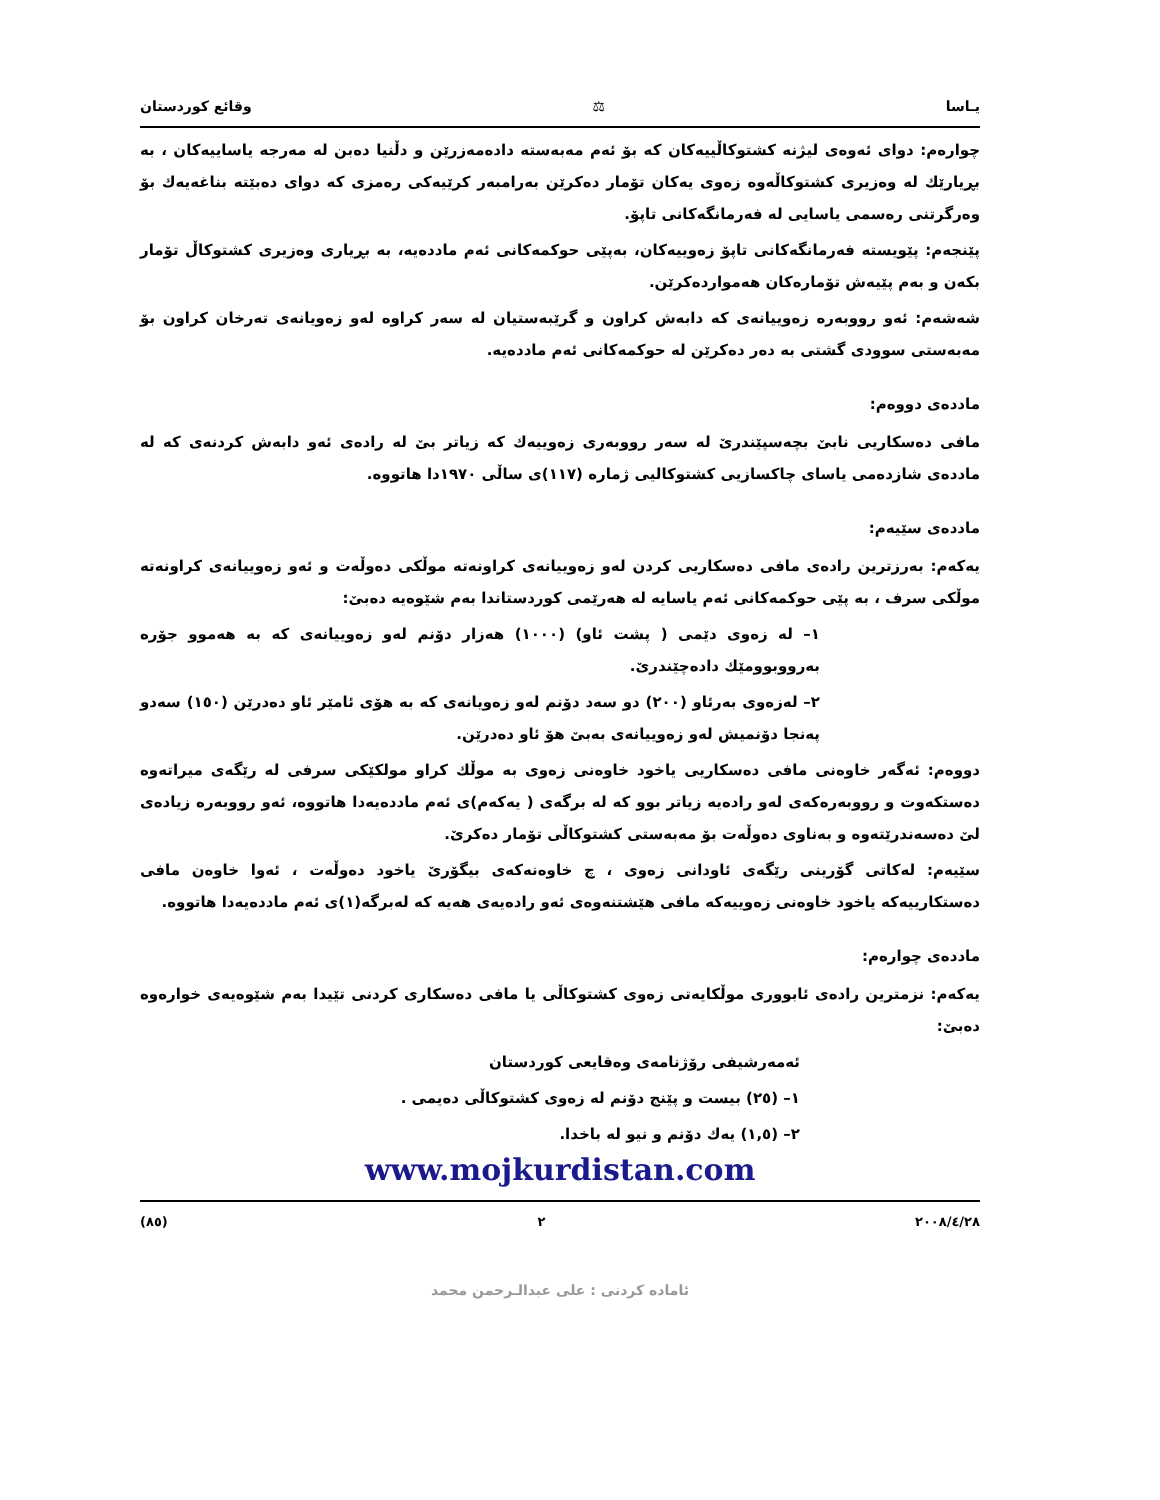یـاسا ⚖ وقائع كوردستان
چوارەم: دوای ئەوەی لیژنە کشتوکاڵییەکان کە بۆ ئەم مەبەستە دادەمەزرێن و دڵنیا دەبن لە مەرجە یاساییەکان ، بە بڕیارێك لە وەزیری کشتوکاڵەوە زەوی یەکان تۆمار دەکرێن بەرامبەر کرێیەکی رەمزی کە دوای دەبێتە بناغەیەك بۆ وەرگرتنی رەسمی یاسایی لە فەرمانگەکانی تاپۆ.
پێنجەم: پێویستە فەرمانگەکانی تاپۆ زەوییەکان، بەپێی حوکمەکانی ئەم ماددەیە، بە بڕیاری وەزیری کشتوکاڵ تۆمار بکەن و بەم پێیەش تۆمارەکان هەمواردەکرێن.
شەشەم: ئەو رووبەرە زەوییانەی کە دابەش کراون و گرێبەستیان لە سەر کراوە لەو زەویانەی تەرخان کراون بۆ مەبەستی سوودی گشتی بە دەر دەکرێن لە حوکمەکانی ئەم ماددەیە.
ماددەی دووەم:
مافی دەسکاریی نابێ بچەسپێندرێ لە سەر رووبەری زەوییەك کە زیاتر بێ لە رادەی ئەو دابەش کردنەی کە لە ماددەی شازدەمی یاسای چاکسازیی کشتوکالیی ژمارە (١١٧)ی ساڵی ١٩٧٠دا هاتووە.
ماددەی سێیەم:
یەکەم: بەرزترین رادەی مافی دەسکاریی کردن لەو زەوییانەی کراونەتە موڵکی دەوڵەت و ئەو زەوییانەی کراونەتە موڵکی سرف ، بە پێی حوکمەکانی ئەم یاسایە لە هەرێمی کوردستاندا بەم شێوەیە دەبێ:
١– لە زەوی دێمی ( پشت ئاو) (١٠٠٠) هەزار دۆنم لەو زەوییانەی کە بە هەموو جۆرە بەرووبوومێك دادەچێندرێ.
٢– لەزەوی بەرئاو (٢٠٠) دو سەد دۆنم لەو زەویانەی کە بە هۆی ئامێر ئاو دەدرێن (١٥٠) سەدو پەنجا دۆنمیش لەو زەوییانەی بەبێ هۆ ئاو دەدرێن.
دووەم: ئەگەر خاوەنی مافی دەسکاریی یاخود خاوەنی زەوی بە موڵك کراو مولکێکی سرفی لە رێگەی میراتەوە دەستکەوت و رووبەرەکەی لەو رادەیە زیاتر بوو کە لە برگەی ( یەکەم)ی ئەم ماددەیەدا هاتووە، ئەو رووبەرە زیادەی لێ دەسەندرێتەوە و بەناوی دەوڵەت بۆ مەبەستی کشتوکاڵی تۆمار دەکرێ.
سێیەم: لەکاتی گۆرینی رێگەی ئاودانی زەوی ، چ خاوەنەکەی بیگۆرێ یاخود دەوڵەت ، ئەوا خاوەن مافی دەستکارییەکە یاخود خاوەنی زەوییەکە مافی هێشتنەوەی ئەو رادەیەی هەیە کە لەبرگە(١)ی ئەم ماددەیەدا هاتووە.
ماددەی چوارەم:
یەکەم: نزمترین رادەی ئابووری موڵکایەتی زەوی کشتوکاڵی یا مافی دەسکاری کردنی تێیدا بەم شێوەیەی خوارەوە دەبێ:
ئەمەرشیفی رۆژنامەی وەقایعی کوردستان
١– (٢٥) بیست و پێنج دۆنم لە زەوی کشتوکاڵی دەیمی .
٢– (١,٥) یەك دۆنم و نیو لە باخدا.
www.mojkurdistan.com
٢٠٠٨/٤/٢٨ ٢ (٨٥)
ئامادە کردنی : علی عبدالـرحمن محمد